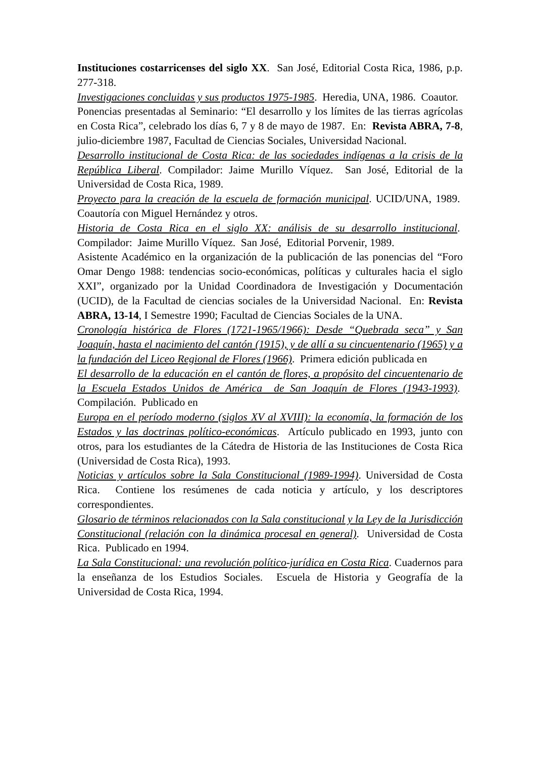Instituciones costarricenses del siglo XX. San José, Editorial Costa Rica, 1986, p.p. 277-318.
Investigaciones concluidas y sus productos 1975-1985. Heredia, UNA, 1986. Coautor.
Ponencias presentadas al Seminario: “El desarrollo y los límites de las tierras agrícolas en Costa Rica”, celebrado los días 6, 7 y 8 de mayo de 1987. En: Revista ABRA, 7-8, julio-diciembre 1987, Facultad de Ciencias Sociales, Universidad Nacional.
Desarrollo institucional de Costa Rica: de las sociedades indígenas a la crisis de la República Liberal. Compilador: Jaime Murillo Víquez. San José, Editorial de la Universidad de Costa Rica, 1989.
Proyecto para la creación de la escuela de formación municipal. UCID/UNA, 1989. Coautoría con Miguel Hernández y otros.
Historia de Costa Rica en el siglo XX: análisis de su desarrollo institucional. Compilador: Jaime Murillo Víquez. San José, Editorial Porvenir, 1989.
Asistente Académico en la organización de la publicación de las ponencias del “Foro Omar Dengo 1988: tendencias socio-económicas, políticas y culturales hacia el siglo XXI”, organizado por la Unidad Coordinadora de Investigación y Documentación (UCID), de la Facultad de ciencias sociales de la Universidad Nacional. En: Revista ABRA, 13-14, I Semestre 1990; Facultad de Ciencias Sociales de la UNA.
Cronología histórica de Flores (1721-1965/1966): Desde “Quebrada seca” y San Joaquín, hasta el nacimiento del cantón (1915), y de allí a su cincuentenario (1965) y a la fundación del Liceo Regional de Flores (1966). Primera edición publicada en
El desarrollo de la educación en el cantón de flores, a propósito del cincuentenario de la Escuela Estados Unidos de América de San Joaquín de Flores (1943-1993). Compilación. Publicado en
Europa en el período moderno (siglos XV al XVIII): la economía, la formación de los Estados y las doctrinas político-económicas. Artículo publicado en 1993, junto con otros, para los estudiantes de la Cátedra de Historia de las Instituciones de Costa Rica (Universidad de Costa Rica), 1993.
Noticias y artículos sobre la Sala Constitucional (1989-1994). Universidad de Costa Rica. Contiene los resúmenes de cada noticia y artículo, y los descriptores correspondientes.
Glosario de términos relacionados con la Sala constitucional y la Ley de la Jurisdicción Constitucional (relación con la dinámica procesal en general). Universidad de Costa Rica. Publicado en 1994.
La Sala Constitucional: una revolución político-jurídica en Costa Rica. Cuadernos para la enseñanza de los Estudios Sociales. Escuela de Historia y Geografía de la Universidad de Costa Rica, 1994.